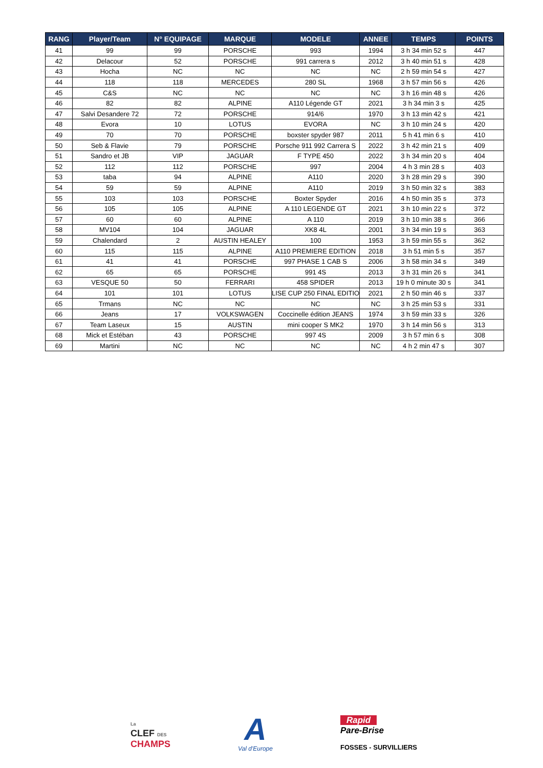| RANG | Player/Team | N° EQUIPAGE | MARQUE | MODELE | ANNEE | TEMPS | POINTS |
| --- | --- | --- | --- | --- | --- | --- | --- |
| 41 | 99 | 99 | PORSCHE | 993 | 1994 | 3 h 34 min 52 s | 447 |
| 42 | Delacour | 52 | PORSCHE | 991 carrera s | 2012 | 3 h 40 min 51 s | 428 |
| 43 | Hocha | NC | NC | NC | NC | 2 h 59 min 54 s | 427 |
| 44 | 118 | 118 | MERCEDES | 280 SL | 1968 | 3 h 57 min 56 s | 426 |
| 45 | C&S | NC | NC | NC | NC | 3 h 16 min 48 s | 426 |
| 46 | 82 | 82 | ALPINE | A110 Légende GT | 2021 | 3 h 34 min 3 s | 425 |
| 47 | Salvi Desandere 72 | 72 | PORSCHE | 914/6 | 1970 | 3 h 13 min 42 s | 421 |
| 48 | Evora | 10 | LOTUS | EVORA | NC | 3 h 10 min 24 s | 420 |
| 49 | 70 | 70 | PORSCHE | boxster spyder 987 | 2011 | 5 h 41 min 6 s | 410 |
| 50 | Seb & Flavie | 79 | PORSCHE | Porsche 911 992 Carrera S | 2022 | 3 h 42 min 21 s | 409 |
| 51 | Sandro et JB | VIP | JAGUAR | F TYPE 450 | 2022 | 3 h 34 min 20 s | 404 |
| 52 | 112 | 112 | PORSCHE | 997 | 2004 | 4 h 3 min 28 s | 403 |
| 53 | taba | 94 | ALPINE | A110 | 2020 | 3 h 28 min 29 s | 390 |
| 54 | 59 | 59 | ALPINE | A110 | 2019 | 3 h 50 min 32 s | 383 |
| 55 | 103 | 103 | PORSCHE | Boxter Spyder | 2016 | 4 h 50 min 35 s | 373 |
| 56 | 105 | 105 | ALPINE | A 110 LEGENDE GT | 2021 | 3 h 10 min 22 s | 372 |
| 57 | 60 | 60 | ALPINE | A 110 | 2019 | 3 h 10 min 38 s | 366 |
| 58 | MV104 | 104 | JAGUAR | XK8 4L | 2001 | 3 h 34 min 19 s | 363 |
| 59 | Chalendard | 2 | AUSTIN HEALEY | 100 | 1953 | 3 h 59 min 55 s | 362 |
| 60 | 115 | 115 | ALPINE | A110 PREMIERE EDITION | 2018 | 3 h 51 min 5 s | 357 |
| 61 | 41 | 41 | PORSCHE | 997 PHASE 1 CAB S | 2006 | 3 h 58 min 34 s | 349 |
| 62 | 65 | 65 | PORSCHE | 991 4S | 2013 | 3 h 31 min 26 s | 341 |
| 63 | VESQUE 50 | 50 | FERRARI | 458 SPIDER | 2013 | 19 h 0 minute 30 s | 341 |
| 64 | 101 | 101 | LOTUS | LISE CUP 250 FINAL EDITIO | 2021 | 2 h 50 min 46 s | 337 |
| 65 | Trmans | NC | NC | NC | NC | 3 h 25 min 53 s | 331 |
| 66 | Jeans | 17 | VOLKSWAGEN | Coccinelle édition JEANS | 1974 | 3 h 59 min 33 s | 326 |
| 67 | Team Laseux | 15 | AUSTIN | mini cooper S MK2 | 1970 | 3 h 14 min 56 s | 313 |
| 68 | Mick et Estéban | 43 | PORSCHE | 997 4S | 2009 | 3 h 57 min 6 s | 308 |
| 69 | Martini | NC | NC | NC | NC | 4 h 2 min 47 s | 307 |
La
CLEF DES
CHAMPS
A
Val d'Europe
Rapid
Pare-Brise
FOSSES - SURVILLIERS